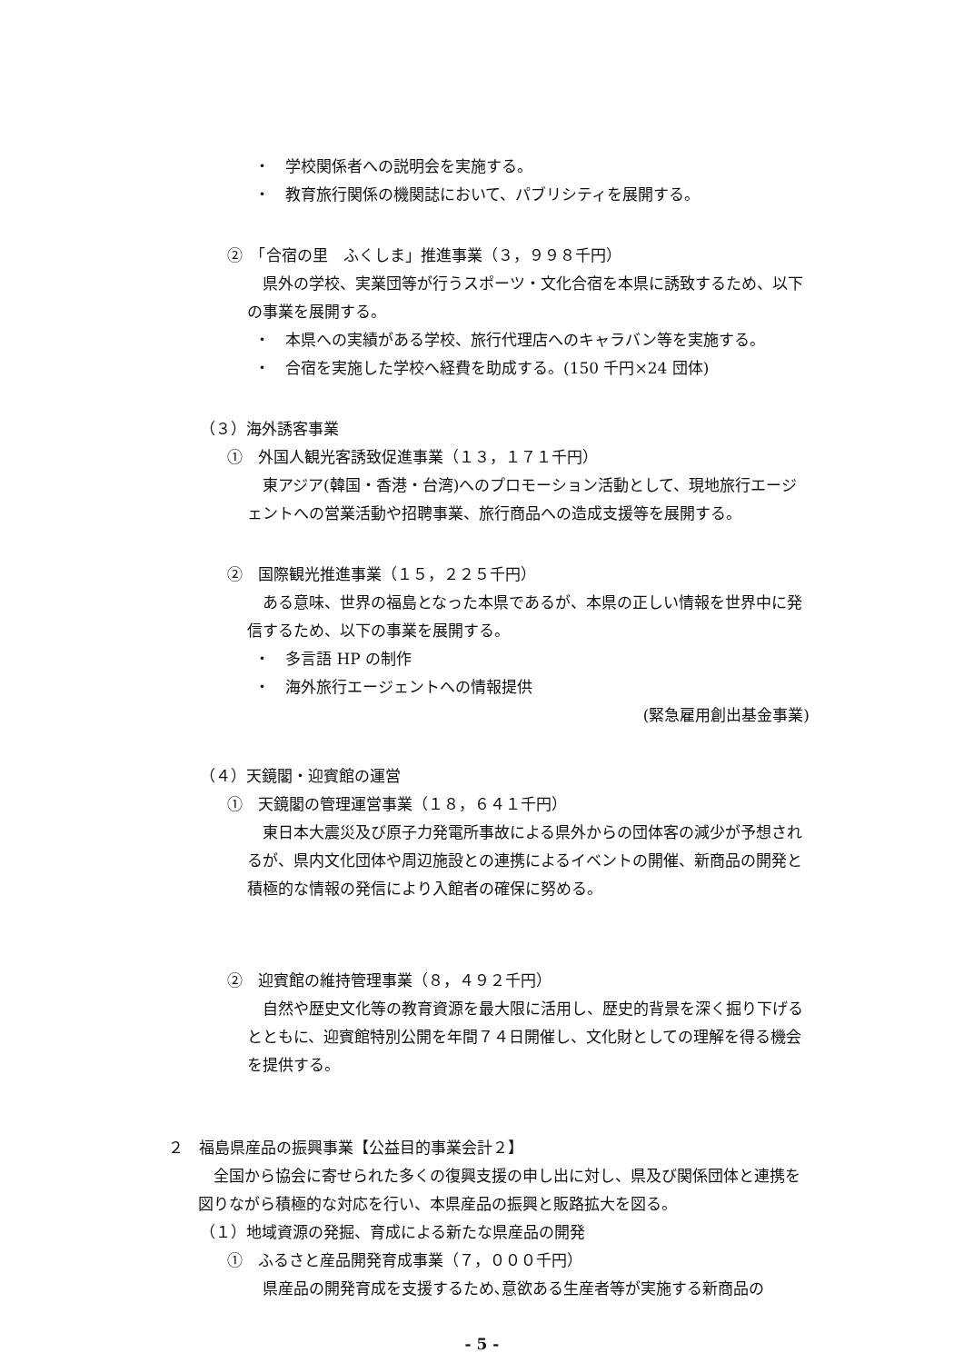・　学校関係者への説明会を実施する。
・　教育旅行関係の機関誌において、パブリシティを展開する。
②　「合宿の里　ふくしま」推進事業（３，９９８千円）
　県外の学校、実業団等が行うスポーツ・文化合宿を本県に誘致するため、以下の事業を展開する。
・　本県への実績がある学校、旅行代理店へのキャラバン等を実施する。
・　合宿を実施した学校へ経費を助成する。(150 千円×24 団体)
（３）海外誘客事業
①　外国人観光客誘致促進事業（１３，１７１千円）
　東アジア(韓国・香港・台湾)へのプロモーション活動として、現地旅行エージェントへの営業活動や招聘事業、旅行商品への造成支援等を展開する。
②　国際観光推進事業（１５，２２５千円）
　ある意味、世界の福島となった本県であるが、本県の正しい情報を世界中に発信するため、以下の事業を展開する。
・　多言語 HP の制作
・　海外旅行エージェントへの情報提供
(緊急雇用創出基金事業)
（４）天鏡閣・迎賓館の運営
①　天鏡閣の管理運営事業（１８，６４１千円）
　東日本大震災及び原子力発電所事故による県外からの団体客の減少が予想されるが、県内文化団体や周辺施設との連携によるイベントの開催、新商品の開発と積極的な情報の発信により入館者の確保に努める。
②　迎賓館の維持管理事業（８，４９２千円）
　自然や歴史文化等の教育資源を最大限に活用し、歴史的背景を深く掘り下げるとともに、迎賓館特別公開を年間７４日開催し、文化財としての理解を得る機会を提供する。
２　福島県産品の振興事業【公益目的事業会計２】
　全国から協会に寄せられた多くの復興支援の申し出に対し、県及び関係団体と連携を図りながら積極的な対応を行い、本県産品の振興と販路拡大を図る。
（１）地域資源の発掘、育成による新たな県産品の開発
①　ふるさと産品開発育成事業（７，０００千円）
　県産品の開発育成を支援するため､意欲ある生産者等が実施する新商品の
- 5 -